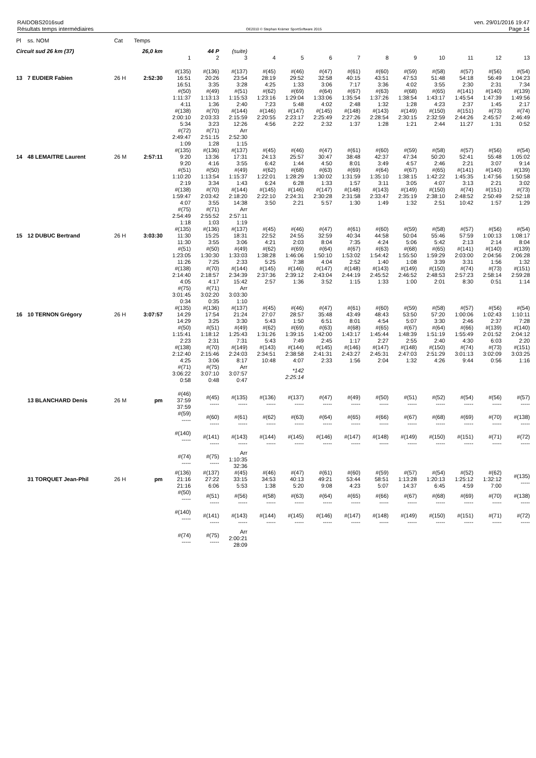RAIDOBS2016sud
Résultats temps intermédiaires
OE2010 © Stephan Krämer SportSoftware 2015
ven. 29/01/2016 19:47
Page 14
| Pl | ss. NOM | Cat | Temps | | | | | | | | | | | | | |
| --- | --- | --- | --- | --- | --- | --- | --- | --- | --- | --- | --- | --- | --- | --- | --- | --- |
| Circuit sud 26 km (37) | | | 26,0 km | | 44 P | (suite) | | | | | | | | | | |
| | | | | 1 | 2 | 3 | 4 | 5 | 6 | 7 | 8 | 9 | 10 | 11 | 12 | 13 |
| 13 | 7 EUDIER Fabien | 26 H | 2:52:30 | #(135) 16:51 16:51 | #(136) 20:26 3:35 | #(137) 23:54 3:28 | #(45) 28:19 4:25 | #(46) 29:52 1:33 | #(47) 32:58 3:06 | #(61) 40:15 7:17 | #(60) 43:51 3:36 | #(59) 47:53 4:02 | #(58) 51:48 3:55 | #(57) 54:18 2:30 | #(56) 56:49 2:31 | #(54) 1:04:23 7:34 |
| | | | | #(50) 1:11:37 4:11 | #(49) 1:13:13 1:36 | #(51) 1:15:53 2:40 | #(62) 1:23:16 7:23 | #(69) 1:29:04 5:48 | #(64) 1:33:06 4:02 | #(67) 1:35:54 2:48 | #(63) 1:37:26 1:32 | #(68) 1:38:54 1:28 | #(65) 1:43:17 4:23 | #(141) 1:45:54 2:37 | #(140) 1:47:39 1:45 | #(139) 1:49:56 2:17 |
| | | | | #(138) 2:00:10 5:34 | #(70) 2:03:33 3:23 | #(144) 2:15:59 12:26 | #(146) 2:20:55 4:56 | #(147) 2:23:17 2:22 | #(145) 2:25:49 2:32 | #(148) 2:27:26 1:37 | #(143) 2:28:54 1:28 | #(149) 2:30:15 1:21 | #(150) 2:32:59 2:44 | #(151) 2:44:26 11:27 | #(73) 2:45:57 1:31 | #(74) 2:46:49 0:52 |
| | | | | #(72) 2:49:47 1:09 | #(71) 2:51:15 1:28 | Arr 2:52:30 1:15 | | | | | | | | | | |
| 14 | 48 LEMAITRE Laurent | 26 M | 2:57:11 | #(135) 9:20 9:20 | #(136) 13:36 4:16 | #(137) 17:31 3:55 | #(45) 24:13 6:42 | #(46) 25:57 1:44 | #(47) 30:47 4:50 | #(61) 38:48 8:01 | #(60) 42:37 3:49 | #(59) 47:34 4:57 | #(58) 50:20 2:46 | #(57) 52:41 2:21 | #(56) 55:48 3:07 | #(54) 1:05:02 9:14 |
| | | | | #(51) 1:10:20 2:19 | #(50) 1:13:54 3:34 | #(49) 1:15:37 1:43 | #(62) 1:22:01 6:24 | #(68) 1:28:29 6:28 | #(63) 1:30:02 1:33 | #(69) 1:31:59 1:57 | #(64) 1:35:10 3:11 | #(67) 1:38:15 3:05 | #(65) 1:42:22 4:07 | #(141) 1:45:35 3:13 | #(140) 1:47:56 2:21 | #(139) 1:50:58 3:02 |
| | | | | #(138) 1:59:47 4:07 | #(70) 2:03:42 3:55 | #(144) 2:18:20 14:38 | #(145) 2:22:10 3:50 | #(146) 2:24:31 2:21 | #(147) 2:30:28 5:57 | #(148) 2:31:58 1:30 | #(143) 2:33:47 1:49 | #(149) 2:35:19 1:32 | #(150) 2:38:10 2:51 | #(74) 2:48:52 10:42 | #(151) 2:50:49 1:57 | #(73) 2:52:18 1:29 |
| | | | | #(75) 2:54:49 1:18 | #(71) 2:55:52 1:03 | Arr 2:57:11 1:19 | | | | | | | | | | |
| 15 | 12 DUBUC Bertrand | 26 H | 3:03:30 | #(135) 11:30 11:30 | #(136) 15:25 3:55 | #(137) 18:31 3:06 | #(45) 22:52 4:21 | #(46) 24:55 2:03 | #(47) 32:59 8:04 | #(61) 40:34 7:35 | #(60) 44:58 4:24 | #(59) 50:04 5:06 | #(58) 55:46 5:42 | #(57) 57:59 2:13 | #(56) 1:00:13 2:14 | #(54) 1:08:17 8:04 |
| | | | | #(51) 1:23:05 11:26 | #(50) 1:30:30 7:25 | #(49) 1:33:03 2:33 | #(62) 1:38:28 5:25 | #(69) 1:46:06 7:38 | #(64) 1:50:10 4:04 | #(67) 1:53:02 2:52 | #(63) 1:54:42 1:40 | #(68) 1:55:50 1:08 | #(65) 1:59:29 3:39 | #(141) 2:03:00 3:31 | #(140) 2:04:56 1:56 | #(139) 2:06:28 1:32 |
| | | | | #(138) 2:14:40 4:05 | #(70) 2:18:57 4:17 | #(144) 2:34:39 15:42 | #(145) 2:37:36 2:57 | #(146) 2:39:12 1:36 | #(147) 2:43:04 3:52 | #(148) 2:44:19 1:15 | #(143) 2:45:52 1:33 | #(149) 2:46:52 1:00 | #(150) 2:48:53 2:01 | #(74) 2:57:23 8:30 | #(73) 2:58:14 0:51 | #(151) 2:59:28 1:14 |
| | | | | #(75) 3:01:45 0:34 | #(71) 3:02:20 0:35 | Arr 3:03:30 1:10 | | | | | | | | | | |
| 16 | 10 TERNON Grégory | 26 H | 3:07:57 | #(135) 14:29 14:29 | #(136) 17:54 3:25 | #(137) 21:24 3:30 | #(45) 27:07 5:43 | #(46) 28:57 1:50 | #(47) 35:48 6:51 | #(61) 43:49 8:01 | #(60) 48:43 4:54 | #(59) 53:50 5:07 | #(58) 57:20 3:30 | #(57) 1:00:06 2:46 | #(56) 1:02:43 2:37 | #(54) 1:10:11 7:28 |
| | | | | #(50) 1:15:41 2:23 | #(51) 1:18:12 2:31 | #(49) 1:25:43 7:31 | #(62) 1:31:26 5:43 | #(69) 1:39:15 7:49 | #(63) 1:42:00 2:45 | #(68) 1:43:17 1:17 | #(65) 1:45:44 2:27 | #(67) 1:48:39 2:55 | #(64) 1:51:19 2:40 | #(66) 1:55:49 4:30 | #(139) 2:01:52 6:03 | #(140) 2:04:12 2:20 |
| | | | | #(138) 2:12:40 4:25 | #(70) 2:15:46 3:06 | #(149) 2:24:03 8:17 | #(143) 2:34:51 10:48 | #(144) 2:38:58 4:07 | #(145) 2:41:31 2:33 | #(146) 2:43:27 1:56 | #(147) 2:45:31 2:04 | #(148) 2:47:03 1:32 | #(150) 2:51:29 4:26 | #(74) 3:01:13 9:44 | #(73) 3:02:09 0:56 | #(151) 3:03:25 1:16 |
| | | | | #(71) 3:06:22 0:58 | #(75) 3:07:10 0:48 | Arr 3:07:57 0:47 | | *142 2:25:14 | | | | | | | | |
| | 13 BLANCHARD Denis | 26 M | pm | #(46) 37:59 37:59 | #(45) ----- | #(135) ----- | #(136) ----- | #(137) ----- | #(47) ----- | #(49) ----- | #(50) ----- | #(51) ----- | #(52) ----- | #(54) ----- | #(56) ----- | #(57) ----- |
| | | | | #(59) ----- | #(60) ----- | #(61) ----- | #(62) ----- | #(63) ----- | #(64) ----- | #(65) ----- | #(66) ----- | #(67) ----- | #(68) ----- | #(69) ----- | #(70) ----- | #(138) ----- |
| | | | | #(140) ----- | #(141) ----- | #(143) ----- | #(144) ----- | #(145) ----- | #(146) ----- | #(147) ----- | #(148) ----- | #(149) ----- | #(150) ----- | #(151) ----- | #(71) ----- | #(72) ----- |
| | | | | #(74) ----- | #(75) ----- | Arr 1:10:35 32:36 | | | | | | | | | | |
| | 31 TORQUET Jean-Phil | 26 H | pm | #(136) 21:16 21:16 | #(137) 27:22 6:06 | #(45) 33:15 5:53 | #(46) 34:53 1:38 | #(47) 40:13 5:20 | #(61) 49:21 9:08 | #(60) 53:44 4:23 | #(59) 58:51 5:07 | #(57) 1:13:28 14:37 | #(54) 1:20:13 6:45 | #(52) 1:25:12 4:59 | #(62) 1:32:12 7:00 | #(135) ----- |
| | | | | #(50) ----- | #(51) ----- | #(56) ----- | #(58) ----- | #(63) ----- | #(64) ----- | #(65) ----- | #(66) ----- | #(67) ----- | #(68) ----- | #(69) ----- | #(70) ----- | #(138) ----- |
| | | | | #(140) ----- | #(141) ----- | #(143) ----- | #(144) ----- | #(145) ----- | #(146) ----- | #(147) ----- | #(148) ----- | #(149) ----- | #(150) ----- | #(151) ----- | #(71) ----- | #(72) ----- |
| | | | | #(74) ----- | #(75) ----- | Arr 2:00:21 28:09 | | | | | | | | | | |